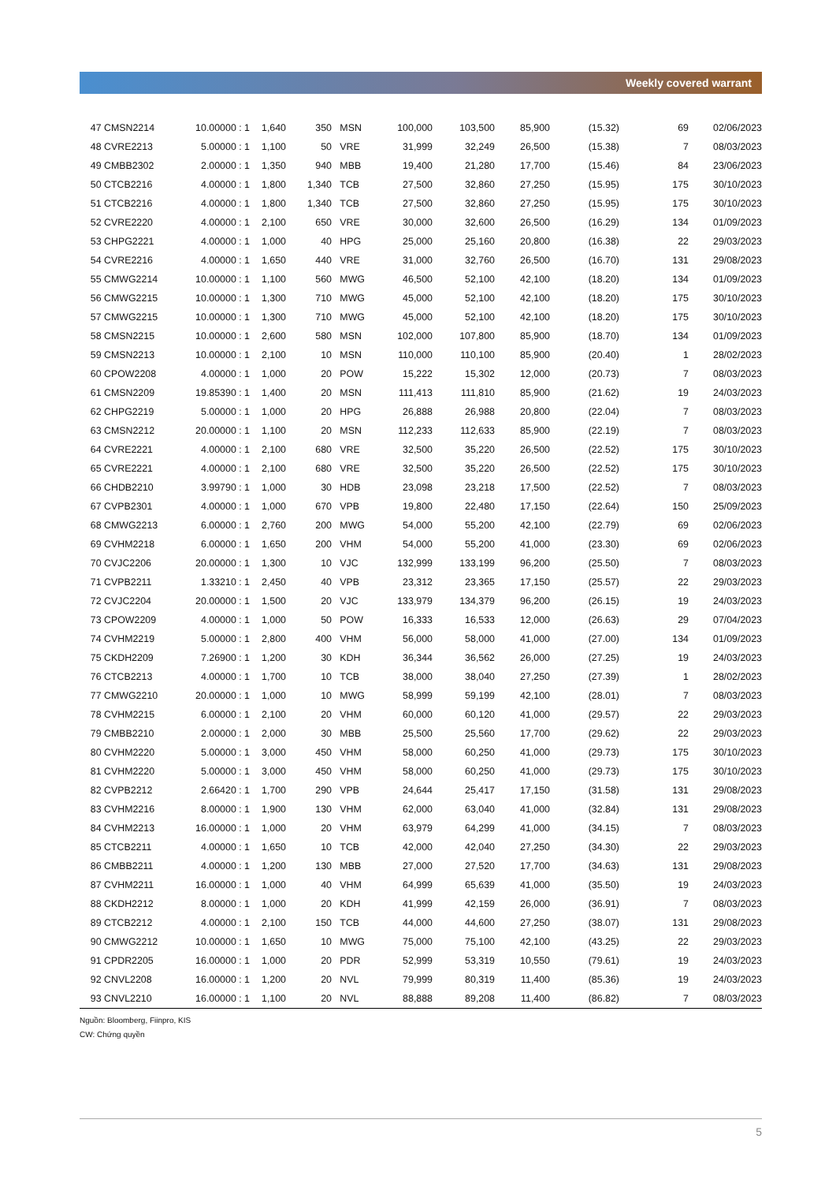Weekly covered warrant
| 47 CMSN2214 | 10.00000 : 1 | 1,640 | 350 | MSN | 100,000 | 103,500 | 85,900 | (15.32) | 69 | 02/06/2023 |
| 48 CVRE2213 | 5.00000 : 1 | 1,100 | 50 | VRE | 31,999 | 32,249 | 26,500 | (15.38) | 7 | 08/03/2023 |
| 49 CMBB2302 | 2.00000 : 1 | 1,350 | 940 | MBB | 19,400 | 21,280 | 17,700 | (15.46) | 84 | 23/06/2023 |
| 50 CTCB2216 | 4.00000 : 1 | 1,800 | 1,340 | TCB | 27,500 | 32,860 | 27,250 | (15.95) | 175 | 30/10/2023 |
| 51 CTCB2216 | 4.00000 : 1 | 1,800 | 1,340 | TCB | 27,500 | 32,860 | 27,250 | (15.95) | 175 | 30/10/2023 |
| 52 CVRE2220 | 4.00000 : 1 | 2,100 | 650 | VRE | 30,000 | 32,600 | 26,500 | (16.29) | 134 | 01/09/2023 |
| 53 CHPG2221 | 4.00000 : 1 | 1,000 | 40 | HPG | 25,000 | 25,160 | 20,800 | (16.38) | 22 | 29/03/2023 |
| 54 CVRE2216 | 4.00000 : 1 | 1,650 | 440 | VRE | 31,000 | 32,760 | 26,500 | (16.70) | 131 | 29/08/2023 |
| 55 CMWG2214 | 10.00000 : 1 | 1,100 | 560 | MWG | 46,500 | 52,100 | 42,100 | (18.20) | 134 | 01/09/2023 |
| 56 CMWG2215 | 10.00000 : 1 | 1,300 | 710 | MWG | 45,000 | 52,100 | 42,100 | (18.20) | 175 | 30/10/2023 |
| 57 CMWG2215 | 10.00000 : 1 | 1,300 | 710 | MWG | 45,000 | 52,100 | 42,100 | (18.20) | 175 | 30/10/2023 |
| 58 CMSN2215 | 10.00000 : 1 | 2,600 | 580 | MSN | 102,000 | 107,800 | 85,900 | (18.70) | 134 | 01/09/2023 |
| 59 CMSN2213 | 10.00000 : 1 | 2,100 | 10 | MSN | 110,000 | 110,100 | 85,900 | (20.40) | 1 | 28/02/2023 |
| 60 CPOW2208 | 4.00000 : 1 | 1,000 | 20 | POW | 15,222 | 15,302 | 12,000 | (20.73) | 7 | 08/03/2023 |
| 61 CMSN2209 | 19.85390 : 1 | 1,400 | 20 | MSN | 111,413 | 111,810 | 85,900 | (21.62) | 19 | 24/03/2023 |
| 62 CHPG2219 | 5.00000 : 1 | 1,000 | 20 | HPG | 26,888 | 26,988 | 20,800 | (22.04) | 7 | 08/03/2023 |
| 63 CMSN2212 | 20.00000 : 1 | 1,100 | 20 | MSN | 112,233 | 112,633 | 85,900 | (22.19) | 7 | 08/03/2023 |
| 64 CVRE2221 | 4.00000 : 1 | 2,100 | 680 | VRE | 32,500 | 35,220 | 26,500 | (22.52) | 175 | 30/10/2023 |
| 65 CVRE2221 | 4.00000 : 1 | 2,100 | 680 | VRE | 32,500 | 35,220 | 26,500 | (22.52) | 175 | 30/10/2023 |
| 66 CHDB2210 | 3.99790 : 1 | 1,000 | 30 | HDB | 23,098 | 23,218 | 17,500 | (22.52) | 7 | 08/03/2023 |
| 67 CVPB2301 | 4.00000 : 1 | 1,000 | 670 | VPB | 19,800 | 22,480 | 17,150 | (22.64) | 150 | 25/09/2023 |
| 68 CMWG2213 | 6.00000 : 1 | 2,760 | 200 | MWG | 54,000 | 55,200 | 42,100 | (22.79) | 69 | 02/06/2023 |
| 69 CVHM2218 | 6.00000 : 1 | 1,650 | 200 | VHM | 54,000 | 55,200 | 41,000 | (23.30) | 69 | 02/06/2023 |
| 70 CVJC2206 | 20.00000 : 1 | 1,300 | 10 | VJC | 132,999 | 133,199 | 96,200 | (25.50) | 7 | 08/03/2023 |
| 71 CVPB2211 | 1.33210 : 1 | 2,450 | 40 | VPB | 23,312 | 23,365 | 17,150 | (25.57) | 22 | 29/03/2023 |
| 72 CVJC2204 | 20.00000 : 1 | 1,500 | 20 | VJC | 133,979 | 134,379 | 96,200 | (26.15) | 19 | 24/03/2023 |
| 73 CPOW2209 | 4.00000 : 1 | 1,000 | 50 | POW | 16,333 | 16,533 | 12,000 | (26.63) | 29 | 07/04/2023 |
| 74 CVHM2219 | 5.00000 : 1 | 2,800 | 400 | VHM | 56,000 | 58,000 | 41,000 | (27.00) | 134 | 01/09/2023 |
| 75 CKDH2209 | 7.26900 : 1 | 1,200 | 30 | KDH | 36,344 | 36,562 | 26,000 | (27.25) | 19 | 24/03/2023 |
| 76 CTCB2213 | 4.00000 : 1 | 1,700 | 10 | TCB | 38,000 | 38,040 | 27,250 | (27.39) | 1 | 28/02/2023 |
| 77 CMWG2210 | 20.00000 : 1 | 1,000 | 10 | MWG | 58,999 | 59,199 | 42,100 | (28.01) | 7 | 08/03/2023 |
| 78 CVHM2215 | 6.00000 : 1 | 2,100 | 20 | VHM | 60,000 | 60,120 | 41,000 | (29.57) | 22 | 29/03/2023 |
| 79 CMBB2210 | 2.00000 : 1 | 2,000 | 30 | MBB | 25,500 | 25,560 | 17,700 | (29.62) | 22 | 29/03/2023 |
| 80 CVHM2220 | 5.00000 : 1 | 3,000 | 450 | VHM | 58,000 | 60,250 | 41,000 | (29.73) | 175 | 30/10/2023 |
| 81 CVHM2220 | 5.00000 : 1 | 3,000 | 450 | VHM | 58,000 | 60,250 | 41,000 | (29.73) | 175 | 30/10/2023 |
| 82 CVPB2212 | 2.66420 : 1 | 1,700 | 290 | VPB | 24,644 | 25,417 | 17,150 | (31.58) | 131 | 29/08/2023 |
| 83 CVHM2216 | 8.00000 : 1 | 1,900 | 130 | VHM | 62,000 | 63,040 | 41,000 | (32.84) | 131 | 29/08/2023 |
| 84 CVHM2213 | 16.00000 : 1 | 1,000 | 20 | VHM | 63,979 | 64,299 | 41,000 | (34.15) | 7 | 08/03/2023 |
| 85 CTCB2211 | 4.00000 : 1 | 1,650 | 10 | TCB | 42,000 | 42,040 | 27,250 | (34.30) | 22 | 29/03/2023 |
| 86 CMBB2211 | 4.00000 : 1 | 1,200 | 130 | MBB | 27,000 | 27,520 | 17,700 | (34.63) | 131 | 29/08/2023 |
| 87 CVHM2211 | 16.00000 : 1 | 1,000 | 40 | VHM | 64,999 | 65,639 | 41,000 | (35.50) | 19 | 24/03/2023 |
| 88 CKDH2212 | 8.00000 : 1 | 1,000 | 20 | KDH | 41,999 | 42,159 | 26,000 | (36.91) | 7 | 08/03/2023 |
| 89 CTCB2212 | 4.00000 : 1 | 2,100 | 150 | TCB | 44,000 | 44,600 | 27,250 | (38.07) | 131 | 29/08/2023 |
| 90 CMWG2212 | 10.00000 : 1 | 1,650 | 10 | MWG | 75,000 | 75,100 | 42,100 | (43.25) | 22 | 29/03/2023 |
| 91 CPDR2205 | 16.00000 : 1 | 1,000 | 20 | PDR | 52,999 | 53,319 | 10,550 | (79.61) | 19 | 24/03/2023 |
| 92 CNVL2208 | 16.00000 : 1 | 1,200 | 20 | NVL | 79,999 | 80,319 | 11,400 | (85.36) | 19 | 24/03/2023 |
| 93 CNVL2210 | 16.00000 : 1 | 1,100 | 20 | NVL | 88,888 | 89,208 | 11,400 | (86.82) | 7 | 08/03/2023 |
Nguồn: Bloomberg, Fiinpro, KIS
CW: Chứng quyền
5